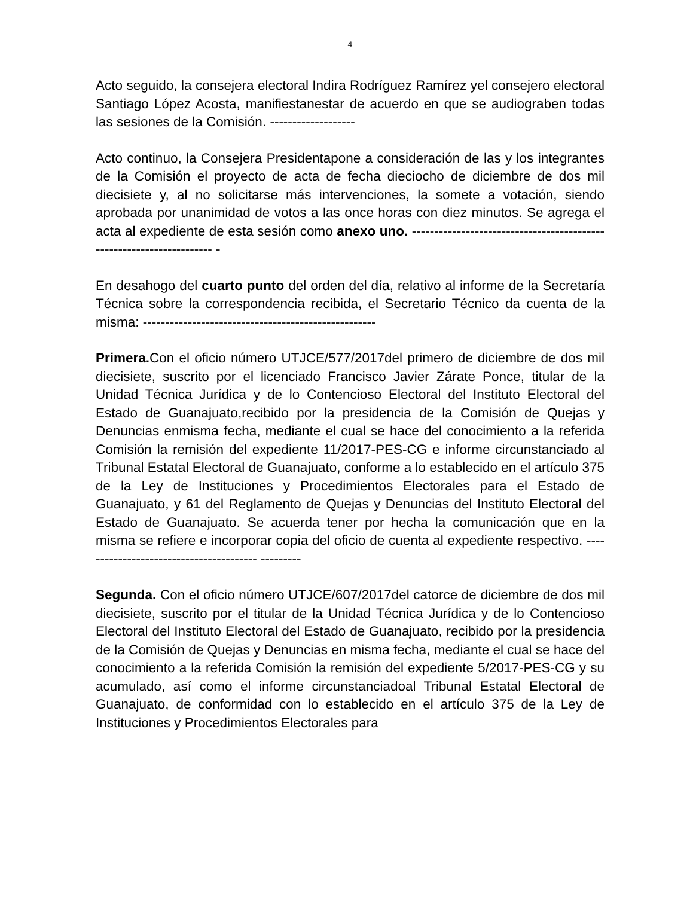4
Acto seguido, la consejera electoral Indira Rodríguez Ramírez yel consejero electoral Santiago López Acosta, manifiestanestar de acuerdo en que se audiograben todas las sesiones de la Comisión. -------------------
Acto continuo, la Consejera Presidentapone a consideración de las y los integrantes de la Comisión el proyecto de acta de fecha dieciocho de diciembre de dos mil diecisiete y, al no solicitarse más intervenciones, la somete a votación, siendo aprobada por unanimidad de votos a las once horas con diez minutos. Se agrega el acta al expediente de esta sesión como anexo uno. --------------------------------------------------------------------- -
En desahogo del cuarto punto del orden del día, relativo al informe de la Secretaría Técnica sobre la correspondencia recibida, el Secretario Técnico da cuenta de la misma: ----------------------------------------------------
Primera. Con el oficio número UTJCE/577/2017del primero de diciembre de dos mil diecisiete, suscrito por el licenciado Francisco Javier Zárate Ponce, titular de la Unidad Técnica Jurídica y de lo Contencioso Electoral del Instituto Electoral del Estado de Guanajuato,recibido por la presidencia de la Comisión de Quejas y Denuncias enmisma fecha, mediante el cual se hace del conocimiento a la referida Comisión la remisión del expediente 11/2017-PES-CG e informe circunstanciado al Tribunal Estatal Electoral de Guanajuato, conforme a lo establecido en el artículo 375 de la Ley de Instituciones y Procedimientos Electorales para el Estado de Guanajuato, y 61 del Reglamento de Quejas y Denuncias del Instituto Electoral del Estado de Guanajuato. Se acuerda tener por hecha la comunicación que en la misma se refiere e incorporar copia del oficio de cuenta al expediente respectivo. ---------------------------------------- ---------
Segunda. Con el oficio número UTJCE/607/2017del catorce de diciembre de dos mil diecisiete, suscrito por el titular de la Unidad Técnica Jurídica y de lo Contencioso Electoral del Instituto Electoral del Estado de Guanajuato, recibido por la presidencia de la Comisión de Quejas y Denuncias en misma fecha, mediante el cual se hace del conocimiento a la referida Comisión la remisión del expediente 5/2017-PES-CG y su acumulado, así como el informe circunstanciadoal Tribunal Estatal Electoral de Guanajuato, de conformidad con lo establecido en el artículo 375 de la Ley de Instituciones y Procedimientos Electorales para